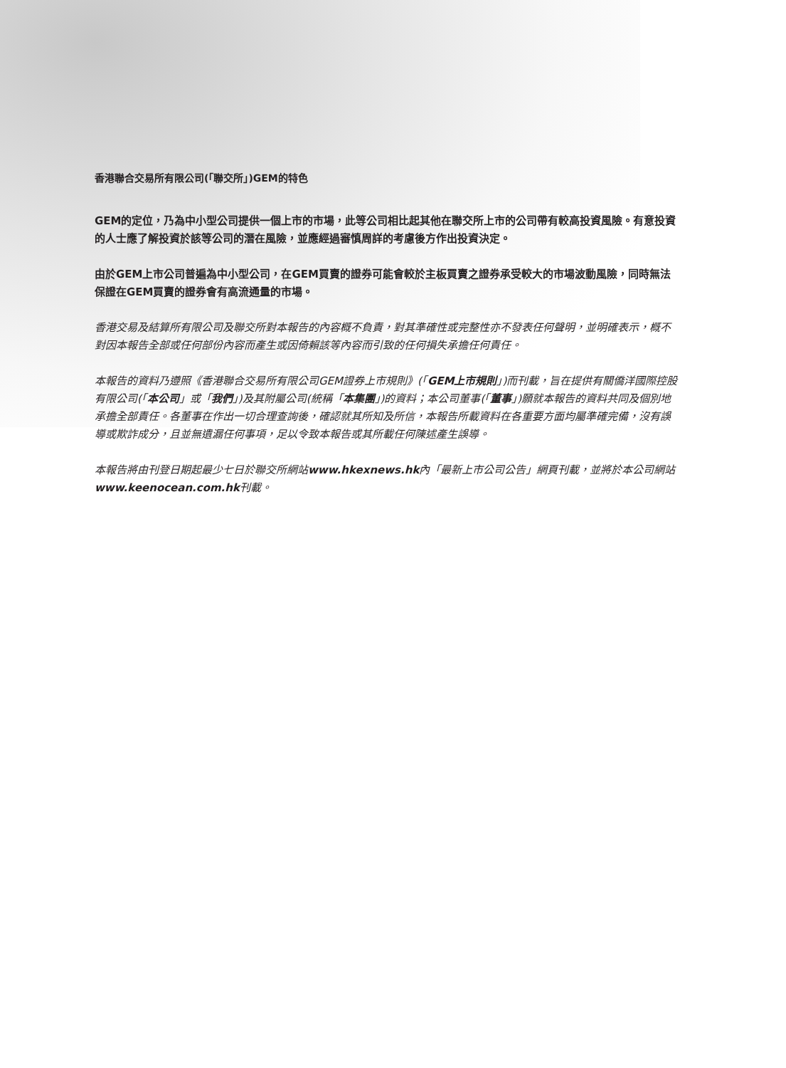香港聯合交易所有限公司(「聯交所」)GEM的特色
GEM的定位，乃為中小型公司提供一個上市的市場，此等公司相比起其他在聯交所上市的公司帶有較高投資風險。有意投資的人士應了解投資於該等公司的潛在風險，並應經過審慎周詳的考慮後方作出投資決定。
由於GEM上市公司普遍為中小型公司，在GEM買賣的證券可能會較於主板買賣之證券承受較大的市場波動風險，同時無法保證在GEM買賣的證券會有高流通量的市場。
香港交易及結算所有限公司及聯交所對本報告的內容概不負責，對其準確性或完整性亦不發表任何聲明，並明確表示，概不對因本報告全部或任何部份內容而產生或因倚賴該等內容而引致的任何損失承擔任何責任。
本報告的資料乃遵照《香港聯合交易所有限公司GEM證券上市規則》(「GEM上市規則」)而刊載，旨在提供有關僑洋國際控股有限公司(「本公司」或「我們」)及其附屬公司(統稱「本集團」)的資料；本公司董事(「董事」)願就本報告的資料共同及個別地承擔全部責任。各董事在作出一切合理查詢後，確認就其所知及所信，本報告所載資料在各重要方面均屬準確完備，沒有誤導或欺詐成分，且並無遺漏任何事項，足以令致本報告或其所載任何陳述產生誤導。
本報告將由刊登日期起最少七日於聯交所網站www.hkexnews.hk內「最新上市公司公告」網頁刊載，並將於本公司網站www.keenocean.com.hk刊載。